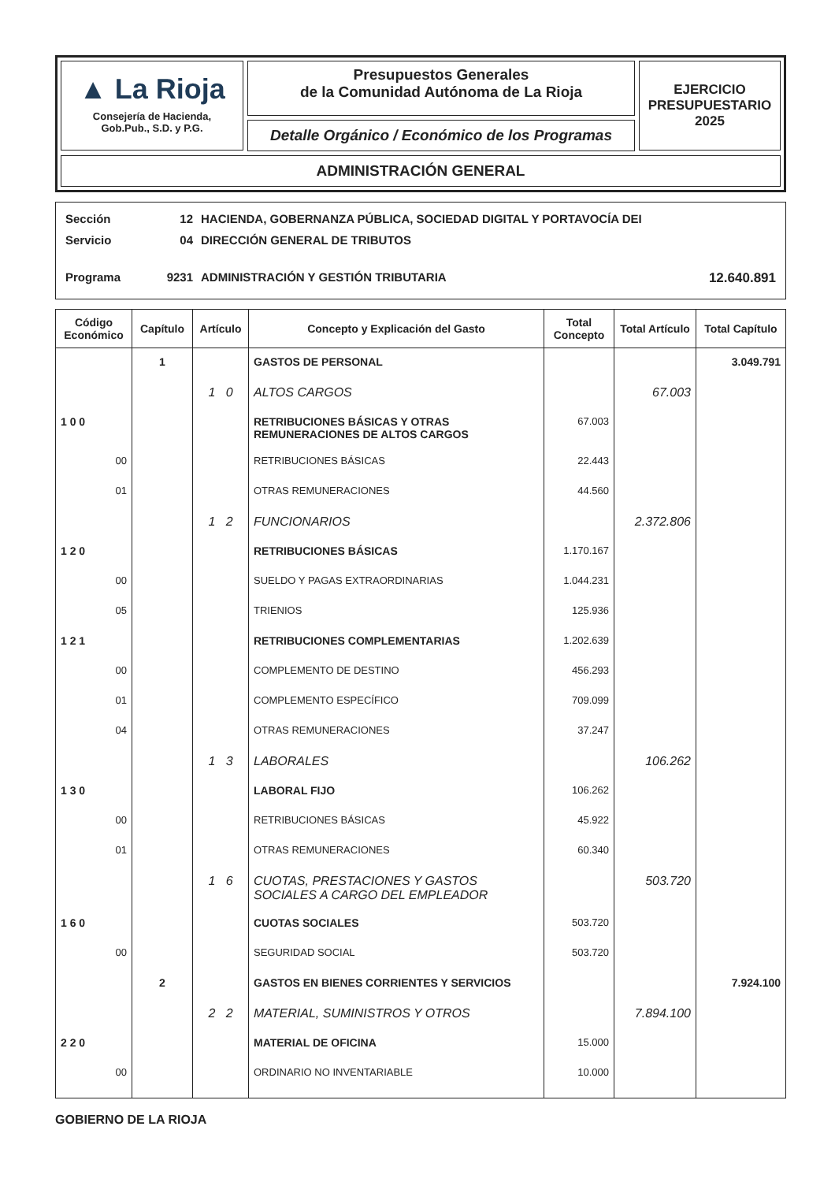▲ La Rioja
Consejería de Hacienda,
Gob.Pub., S.D. y P.G.
Presupuestos Generales
de la Comunidad Autónoma de La Rioja
Detalle Orgánico / Económico de los Programas
EJERCICIO
PRESUPUESTARIO
2025
ADMINISTRACIÓN GENERAL
Sección 12 HACIENDA, GOBERNANZA PÚBLICA, SOCIEDAD DIGITAL Y PORTAVOCÍA DEI
Servicio 04 DIRECCIÓN GENERAL DE TRIBUTOS
Programa 9231 ADMINISTRACIÓN Y GESTIÓN TRIBUTARIA 12.640.891
| Código Económico | Capítulo | Artículo | Concepto y Explicación del Gasto | Total Concepto | Total Artículo | Total Capítulo |
| --- | --- | --- | --- | --- | --- | --- |
| | 1 | | GASTOS DE PERSONAL | | | 3.049.791 |
| | | 1 0 | ALTOS CARGOS | | 67.003 | |
| 1 0 0 | | | RETRIBUCIONES BÁSICAS Y OTRAS REMUNERACIONES DE ALTOS CARGOS | 67.003 | | |
| 00 | | | RETRIBUCIONES BÁSICAS | 22.443 | | |
| 01 | | | OTRAS REMUNERACIONES | 44.560 | | |
| | | 1 2 | FUNCIONARIOS | | 2.372.806 | |
| 1 2 0 | | | RETRIBUCIONES BÁSICAS | 1.170.167 | | |
| 00 | | | SUELDO Y PAGAS EXTRAORDINARIAS | 1.044.231 | | |
| 05 | | | TRIENIOS | 125.936 | | |
| 1 2 1 | | | RETRIBUCIONES COMPLEMENTARIAS | 1.202.639 | | |
| 00 | | | COMPLEMENTO DE DESTINO | 456.293 | | |
| 01 | | | COMPLEMENTO ESPECÍFICO | 709.099 | | |
| 04 | | | OTRAS REMUNERACIONES | 37.247 | | |
| | | 1 3 | LABORALES | | 106.262 | |
| 1 3 0 | | | LABORAL FIJO | 106.262 | | |
| 00 | | | RETRIBUCIONES BÁSICAS | 45.922 | | |
| 01 | | | OTRAS REMUNERACIONES | 60.340 | | |
| | | 1 6 | CUOTAS, PRESTACIONES Y GASTOS SOCIALES A CARGO DEL EMPLEADOR | | 503.720 | |
| 1 6 0 | | | CUOTAS SOCIALES | 503.720 | | |
| 00 | | | SEGURIDAD SOCIAL | 503.720 | | |
| | 2 | | GASTOS EN BIENES CORRIENTES Y SERVICIOS | | | 7.924.100 |
| | | 2 2 | MATERIAL, SUMINISTROS Y OTROS | | 7.894.100 | |
| 2 2 0 | | | MATERIAL DE OFICINA | 15.000 | | |
| 00 | | | ORDINARIO NO INVENTARIABLE | 10.000 | | |
GOBIERNO DE LA RIOJA